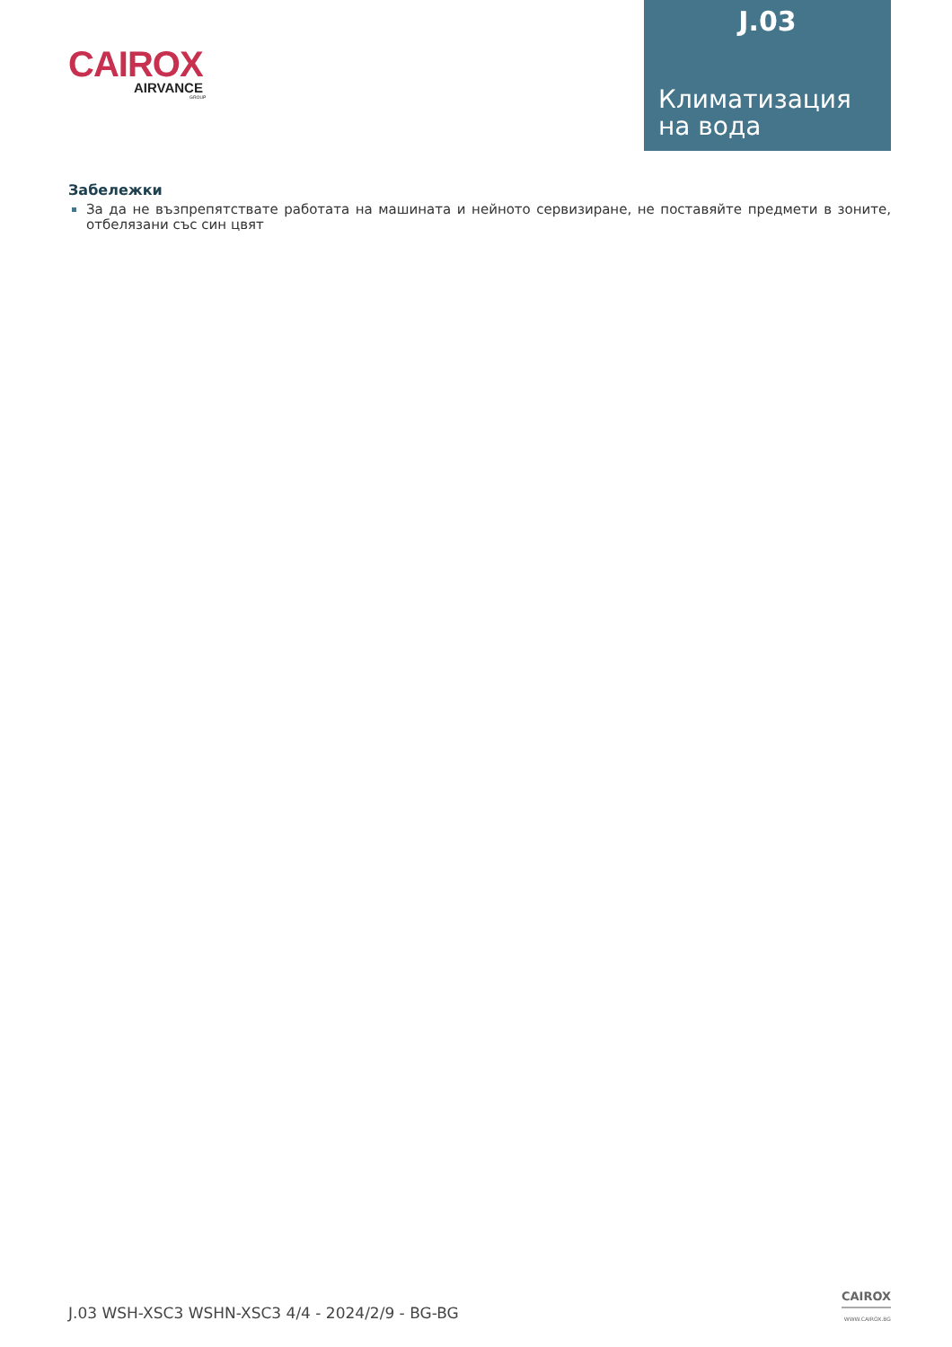CAIROX
AIRVANCE
GROUP
J.03
Климатизация
на вода
Забележки
За да не възпрепятствате работата на машината и нейното сервизиране, не поставяйте предмети в зоните, отбелязани със син цвят
J.03 WSH-XSC3 WSHN-XSC3 4/4 - 2024/2/9 - BG-BG
CAIROX
WWW.CAIROX.BG